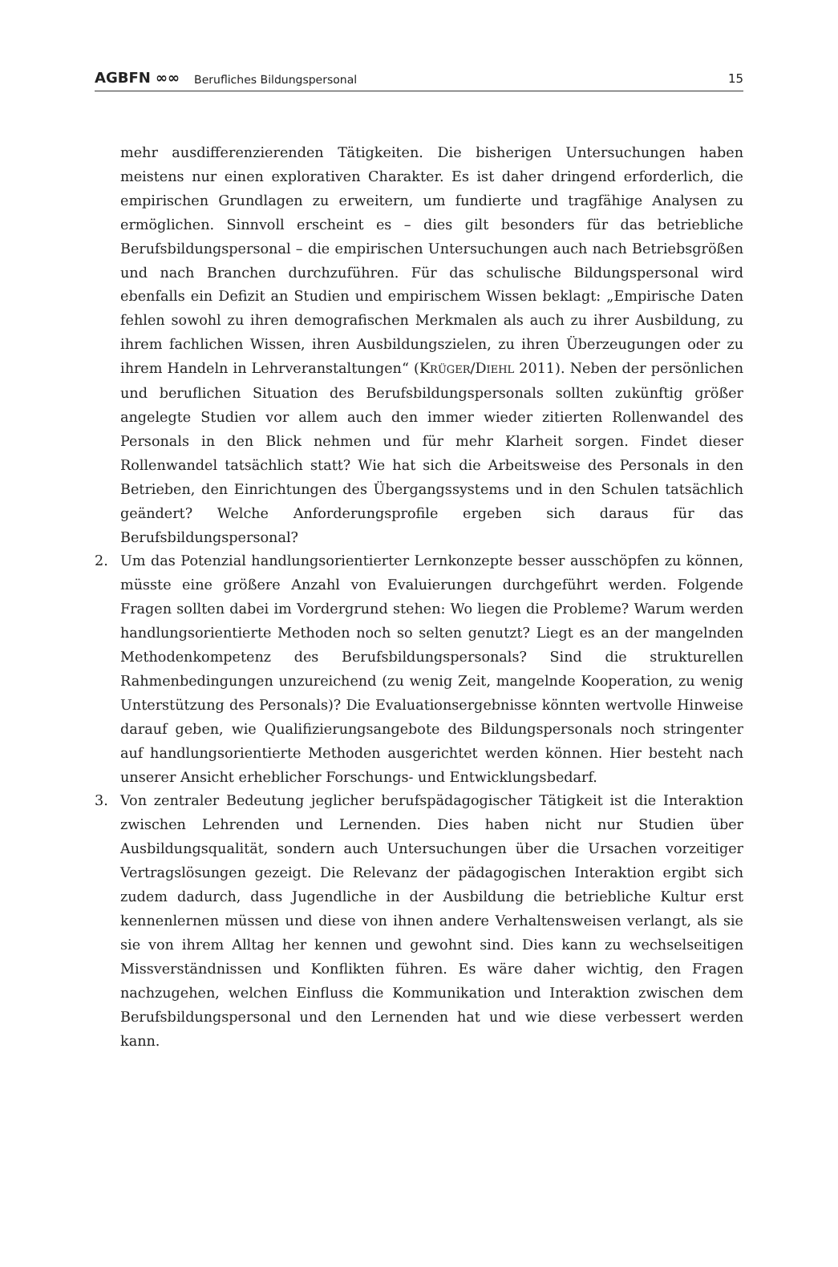AGBFN ∞∞ Berufliches Bildungspersonal 15
mehr ausdifferenzierenden Tätigkeiten. Die bisherigen Untersuchungen haben meistens nur einen explorativen Charakter. Es ist daher dringend erforderlich, die empirischen Grundlagen zu erweitern, um fundierte und tragfähige Analysen zu ermöglichen. Sinnvoll erscheint es – dies gilt besonders für das betriebliche Berufsbildungspersonal – die empirischen Untersuchungen auch nach Betriebsgrößen und nach Branchen durchzuführen. Für das schulische Bildungspersonal wird ebenfalls ein Defizit an Studien und empirischem Wissen beklagt: „Empirische Daten fehlen sowohl zu ihren demografischen Merkmalen als auch zu ihrer Ausbildung, zu ihrem fachlichen Wissen, ihren Ausbildungszielen, zu ihren Überzeugungen oder zu ihrem Handeln in Lehrveranstaltungen“ (KRÜGER/DIEHL 2011). Neben der persönlichen und beruflichen Situation des Berufsbildungspersonals sollten zukünftig größer angelegte Studien vor allem auch den immer wieder zitierten Rollenwandel des Personals in den Blick nehmen und für mehr Klarheit sorgen. Findet dieser Rollenwandel tatsächlich statt? Wie hat sich die Arbeitsweise des Personals in den Betrieben, den Einrichtungen des Übergangssystems und in den Schulen tatsächlich geändert? Welche Anforderungsprofile ergeben sich daraus für das Berufsbildungspersonal?
2. Um das Potenzial handlungsorientierter Lernkonzepte besser ausschöpfen zu können, müsste eine größere Anzahl von Evaluierungen durchgeführt werden. Folgende Fragen sollten dabei im Vordergrund stehen: Wo liegen die Probleme? Warum werden handlungsorientierte Methoden noch so selten genutzt? Liegt es an der mangelnden Methodenkompetenz des Berufsbildungspersonals? Sind die strukturellen Rahmenbedingungen unzureichend (zu wenig Zeit, mangelnde Kooperation, zu wenig Unterstützung des Personals)? Die Evaluationsergebnisse könnten wertvolle Hinweise darauf geben, wie Qualifizierungsangebote des Bildungspersonals noch stringenter auf handlungsorientierte Methoden ausgerichtet werden können. Hier besteht nach unserer Ansicht erheblicher Forschungs- und Entwicklungsbedarf.
3. Von zentraler Bedeutung jeglicher berufspädagogischer Tätigkeit ist die Interaktion zwischen Lehrenden und Lernenden. Dies haben nicht nur Studien über Ausbildungsqualität, sondern auch Untersuchungen über die Ursachen vorzeitiger Vertragslösungen gezeigt. Die Relevanz der pädagogischen Interaktion ergibt sich zudem dadurch, dass Jugendliche in der Ausbildung die betriebliche Kultur erst kennenlernen müssen und diese von ihnen andere Verhaltensweisen verlangt, als sie sie von ihrem Alltag her kennen und gewohnt sind. Dies kann zu wechselseitigen Missverständnissen und Konflikten führen. Es wäre daher wichtig, den Fragen nachzugehen, welchen Einfluss die Kommunikation und Interaktion zwischen dem Berufsbildungspersonal und den Lernenden hat und wie diese verbessert werden kann.